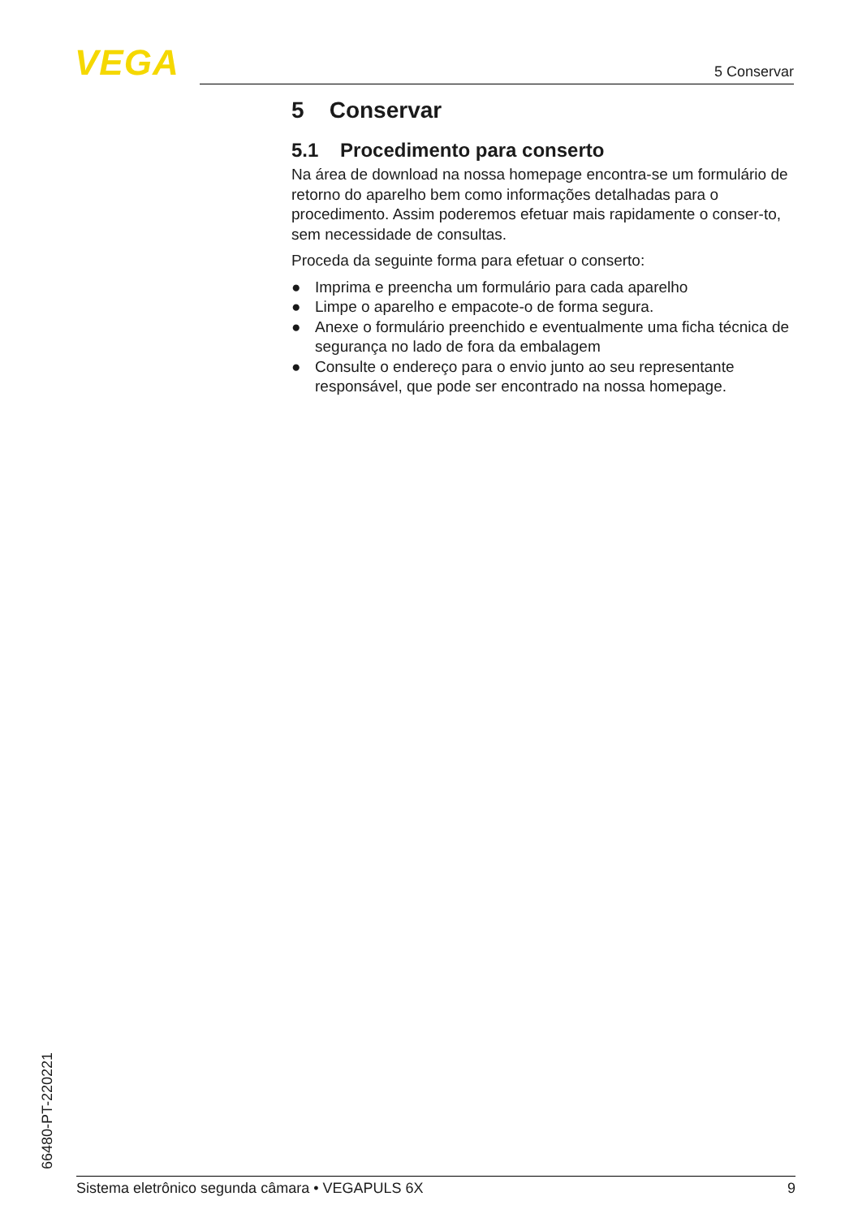VEGA 5 Conservar
5 Conservar
5.1 Procedimento para conserto
Na área de download na nossa homepage encontra-se um formulário de retorno do aparelho bem como informações detalhadas para o procedimento. Assim poderemos efetuar mais rapidamente o conser-to, sem necessidade de consultas.
Proceda da seguinte forma para efetuar o conserto:
● Imprima e preencha um formulário para cada aparelho
● Limpe o aparelho e empacote-o de forma segura.
● Anexe o formulário preenchido e eventualmente uma ficha técnica de segurança no lado de fora da embalagem
● Consulte o endereço para o envio junto ao seu representante responsável, que pode ser encontrado na nossa homepage.
66480-PT-220221 Sistema eletrônico segunda câmara • VEGAPULS 6X 9